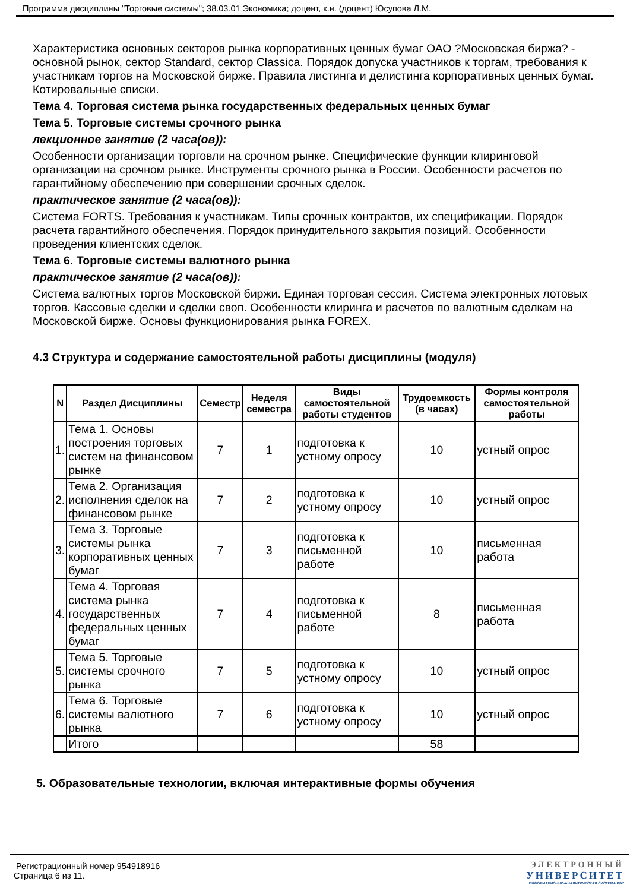Программа дисциплины "Торговые системы"; 38.03.01 Экономика; доцент, к.н. (доцент) Юсупова Л.М.
Характеристика основных секторов рынка корпоративных ценных бумаг ОАО ?Московская биржа? - основной рынок, сектор Standard, сектор Classica. Порядок допуска участников к торгам, требования к участникам торгов на Московской бирже. Правила листинга и делистинга корпоративных ценных бумаг. Котировальные списки.
Тема 4. Торговая система рынка государственных федеральных ценных бумаг
Тема 5. Торговые системы срочного рынка
лекционное занятие (2 часа(ов)):
Особенности организации торговли на срочном рынке. Специфические функции клиринговой организации на срочном рынке. Инструменты срочного рынка в России. Особенности расчетов по гарантийному обеспечению при совершении срочных сделок.
практическое занятие (2 часа(ов)):
Система FORTS. Требования к участникам. Типы срочных контрактов, их спецификации. Порядок расчета гарантийного обеспечения. Порядок принудительного закрытия позиций. Особенности проведения клиентских сделок.
Тема 6. Торговые системы валютного рынка
практическое занятие (2 часа(ов)):
Система валютных торгов Московской биржи. Единая торговая сессия. Система электронных лотовых торгов. Кассовые сделки и сделки своп. Особенности клиринга и расчетов по валютным сделкам на Московской бирже. Основы функционирования рынка FOREX.
4.3 Структура и содержание самостоятельной работы дисциплины (модуля)
| N | Раздел Дисциплины | Семестр | Неделя семестра | Виды самостоятельной работы студентов | Трудоемкость (в часах) | Формы контроля самостоятельной работы |
| --- | --- | --- | --- | --- | --- | --- |
| 1. | Тема 1. Основы построения торговых систем на финансовом рынке | 7 | 1 | подготовка к устному опросу | 10 | устный опрос |
| 2. | Тема 2. Организация исполнения сделок на финансовом рынке | 7 | 2 | подготовка к устному опросу | 10 | устный опрос |
| 3. | Тема 3. Торговые системы рынка корпоративных ценных бумаг | 7 | 3 | подготовка к письменной работе | 10 | письменная работа |
| 4. | Тема 4. Торговая система рынка государственных федеральных ценных бумаг | 7 | 4 | подготовка к письменной работе | 8 | письменная работа |
| 5. | Тема 5. Торговые системы срочного рынка | 7 | 5 | подготовка к устному опросу | 10 | устный опрос |
| 6. | Тема 6. Торговые системы валютного рынка | 7 | 6 | подготовка к устному опросу | 10 | устный опрос |
| | Итого | | | | 58 | |
5. Образовательные технологии, включая интерактивные формы обучения
Регистрационный номер 954918916
Страница 6 из 11.
ЭЛЕКТРОННЫЙ
УНИВЕРСИТЕТ
ИНФОРМАЦИОННО-АНАЛИТИЧЕСКАЯ СИСТЕМА КФУ